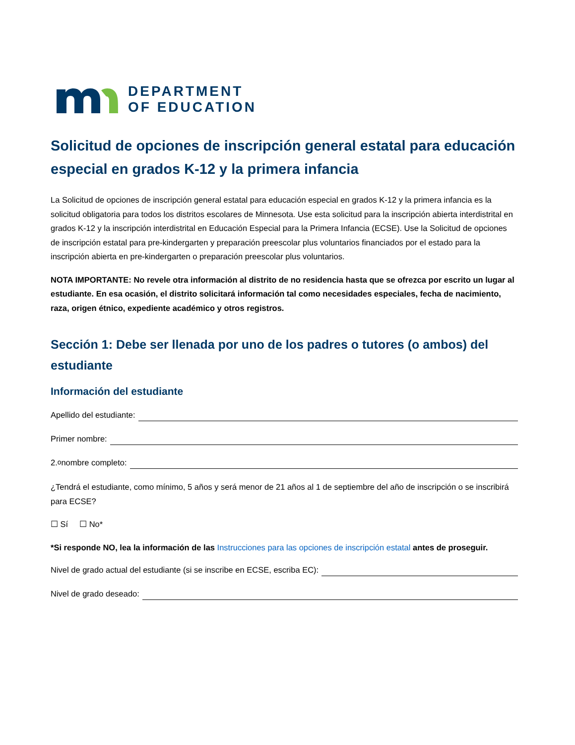DEPARTMENT
OF EDUCATION
Solicitud de opciones de inscripción general estatal para educación especial en grados K-12 y la primera infancia
La Solicitud de opciones de inscripción general estatal para educación especial en grados K-12 y la primera infancia es la solicitud obligatoria para todos los distritos escolares de Minnesota. Use esta solicitud para la inscripción abierta interdistrital en grados K-12 y la inscripción interdistrital en Educación Especial para la Primera Infancia (ECSE). Use la Solicitud de opciones de inscripción estatal para pre-kindergarten y preparación preescolar plus voluntarios financiados por el estado para la inscripción abierta en pre-kindergarten o preparación preescolar plus voluntarios.
NOTA IMPORTANTE: No revele otra información al distrito de no residencia hasta que se ofrezca por escrito un lugar al estudiante. En esa ocasión, el distrito solicitará información tal como necesidades especiales, fecha de nacimiento, raza, origen étnico, expediente académico y otros registros.
Sección 1: Debe ser llenada por uno de los padres o tutores (o ambos) del estudiante
Información del estudiante
Apellido del estudiante:
Primer nombre:
2.<sup>o</sup> nombre completo:
¿Tendrá el estudiante, como mínimo, 5 años y será menor de 21 años al 1 de septiembre del año de inscripción o se inscribirá para ECSE?
☐ Sí ☐ No*
*Si responde NO, lea la información de las Instrucciones para las opciones de inscripción estatal antes de proseguir.
Nivel de grado actual del estudiante (si se inscribe en ECSE, escriba EC):
Nivel de grado deseado: